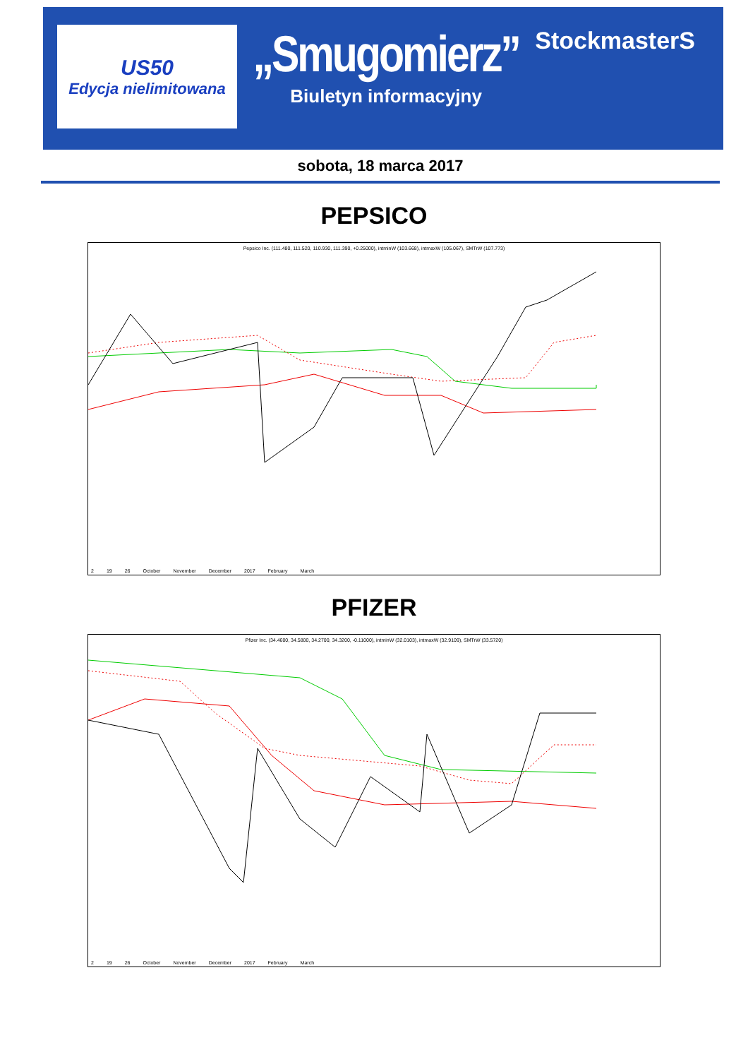US50
Edycja nielimitowana
„Smugomierz”
Biuletyn informacyjny
StockmasterS
sobota, 18 marca 2017
PEPSICO
Pepsico Inc. (111.480, 111.520, 110.930, 111.390, +0.25000), intminW (103.668), intmaxW (105.067), SMTrW (107.773)
2 19 26 October November December 2017 February March
PFIZER
Pfizer Inc. (34.4600, 34.5800, 34.2700, 34.3200, -0.11000), intminW (32.0103), intmaxW (32.9109), SMTrW (33.5720)
2 19 26 October November December 2017 February March